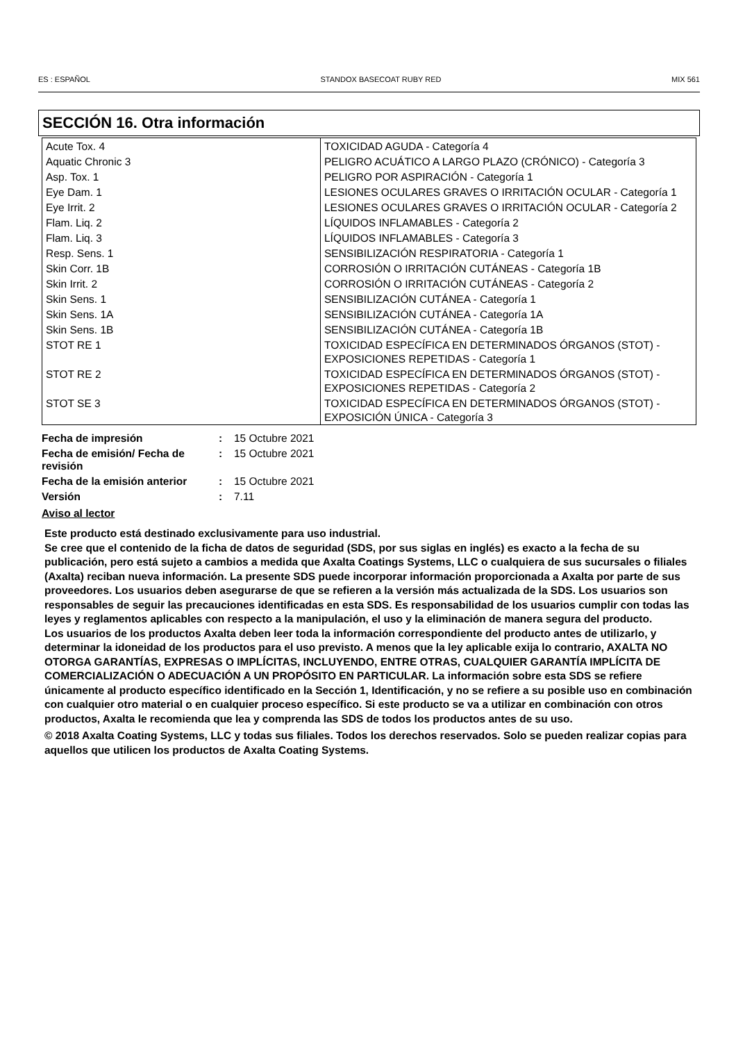ES : ESPAÑOL STANDOX BASECOAT RUBY RED MIX 561
SECCIÓN 16. Otra información
| Acute Tox. 4 | TOXICIDAD AGUDA - Categoría 4 |
| Aquatic Chronic 3 | PELIGRO ACUÁTICO A LARGO PLAZO (CRÓNICO) - Categoría 3 |
| Asp. Tox. 1 | PELIGRO POR ASPIRACIÓN - Categoría 1 |
| Eye Dam. 1 | LESIONES OCULARES GRAVES O IRRITACIÓN OCULAR - Categoría 1 |
| Eye Irrit. 2 | LESIONES OCULARES GRAVES O IRRITACIÓN OCULAR - Categoría 2 |
| Flam. Liq. 2 | LÍQUIDOS INFLAMABLES - Categoría 2 |
| Flam. Liq. 3 | LÍQUIDOS INFLAMABLES - Categoría 3 |
| Resp. Sens. 1 | SENSIBILIZACIÓN RESPIRATORIA - Categoría 1 |
| Skin Corr. 1B | CORROSIÓN O IRRITACIÓN CUTÁNEAS - Categoría 1B |
| Skin Irrit. 2 | CORROSIÓN O IRRITACIÓN CUTÁNEAS - Categoría 2 |
| Skin Sens. 1 | SENSIBILIZACIÓN CUTÁNEA - Categoría 1 |
| Skin Sens. 1A | SENSIBILIZACIÓN CUTÁNEA - Categoría 1A |
| Skin Sens. 1B | SENSIBILIZACIÓN CUTÁNEA - Categoría 1B |
| STOT RE 1 | TOXICIDAD ESPECÍFICA EN DETERMINADOS ÓRGANOS (STOT) - EXPOSICIONES REPETIDAS - Categoría 1 |
| STOT RE 2 | TOXICIDAD ESPECÍFICA EN DETERMINADOS ÓRGANOS (STOT) - EXPOSICIONES REPETIDAS - Categoría 2 |
| STOT SE 3 | TOXICIDAD ESPECÍFICA EN DETERMINADOS ÓRGANOS (STOT) - EXPOSICIÓN ÚNICA - Categoría 3 |
| Fecha de impresión | : | 15 Octubre 2021 |
| Fecha de emisión/ Fecha de revisión | : | 15 Octubre 2021 |
| Fecha de la emisión anterior | : | 15 Octubre 2021 |
| Versión | : | 7.11 |
Aviso al lector
Este producto está destinado exclusivamente para uso industrial.
Se cree que el contenido de la ficha de datos de seguridad (SDS, por sus siglas en inglés) es exacto a la fecha de su publicación, pero está sujeto a cambios a medida que Axalta Coatings Systems, LLC o cualquiera de sus sucursales o filiales (Axalta) reciban nueva información. La presente SDS puede incorporar información proporcionada a Axalta por parte de sus proveedores. Los usuarios deben asegurarse de que se refieren a la versión más actualizada de la SDS. Los usuarios son responsables de seguir las precauciones identificadas en esta SDS. Es responsabilidad de los usuarios cumplir con todas las leyes y reglamentos aplicables con respecto a la manipulación, el uso y la eliminación de manera segura del producto.
Los usuarios de los productos Axalta deben leer toda la información correspondiente del producto antes de utilizarlo, y determinar la idoneidad de los productos para el uso previsto. A menos que la ley aplicable exija lo contrario, AXALTA NO OTORGA GARANTÍAS, EXPRESAS O IMPLÍCITAS, INCLUYENDO, ENTRE OTRAS, CUALQUIER GARANTÍA IMPLÍCITA DE COMERCIALIZACIÓN O ADECUACIÓN A UN PROPÓSITO EN PARTICULAR. La información sobre esta SDS se refiere únicamente al producto específico identificado en la Sección 1, Identificación, y no se refiere a su posible uso en combinación con cualquier otro material o en cualquier proceso específico. Si este producto se va a utilizar en combinación con otros productos, Axalta le recomienda que lea y comprenda las SDS de todos los productos antes de su uso.
© 2018 Axalta Coating Systems, LLC y todas sus filiales. Todos los derechos reservados. Solo se pueden realizar copias para aquellos que utilicen los productos de Axalta Coating Systems.